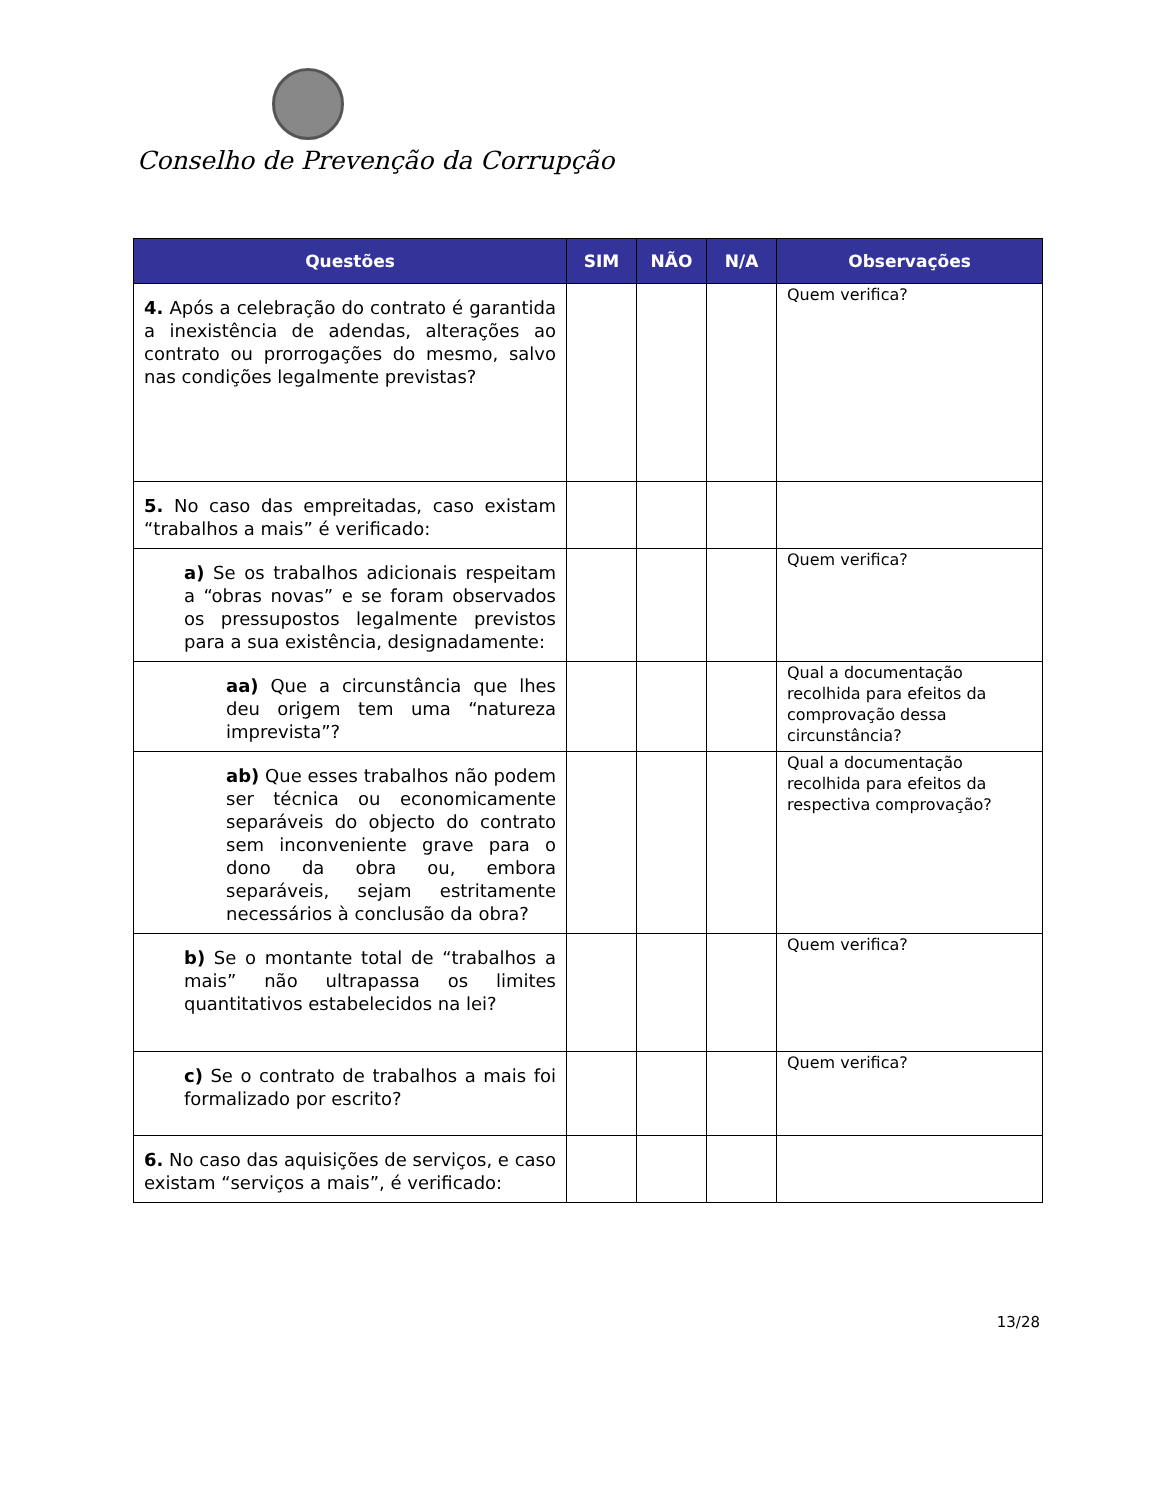Conselho de Prevenção da Corrupção
| Questões | SIM | NÃO | N/A | Observações |
| --- | --- | --- | --- | --- |
| 4. Após a celebração do contrato é garantida a inexistência de adendas, alterações ao contrato ou prorrogações do mesmo, salvo nas condições legalmente previstas? | | | | Quem verifica? |
| 5. No caso das empreitadas, caso existam “trabalhos a mais” é verificado: | | | | |
| a) Se os trabalhos adicionais respeitam a “obras novas” e se foram observados os pressupostos legalmente previstos para a sua existência, designadamente: | | | | Quem verifica? |
| aa) Que a circunstância que lhes deu origem tem uma “natureza imprevista”? | | | | Qual a documentação recolhida para efeitos da comprovação dessa circunstância? |
| ab) Que esses trabalhos não podem ser técnica ou economicamente separáveis do objecto do contrato sem inconveniente grave para o dono da obra ou, embora separáveis, sejam estritamente necessários à conclusão da obra? | | | | Qual a documentação recolhida para efeitos da respectiva comprovação? |
| b) Se o montante total de “trabalhos a mais” não ultrapassa os limites quantitativos estabelecidos na lei? | | | | Quem verifica? |
| c) Se o contrato de trabalhos a mais foi formalizado por escrito? | | | | Quem verifica? |
| 6. No caso das aquisições de serviços, e caso existam “serviços a mais”, é verificado: | | | | |
13/28